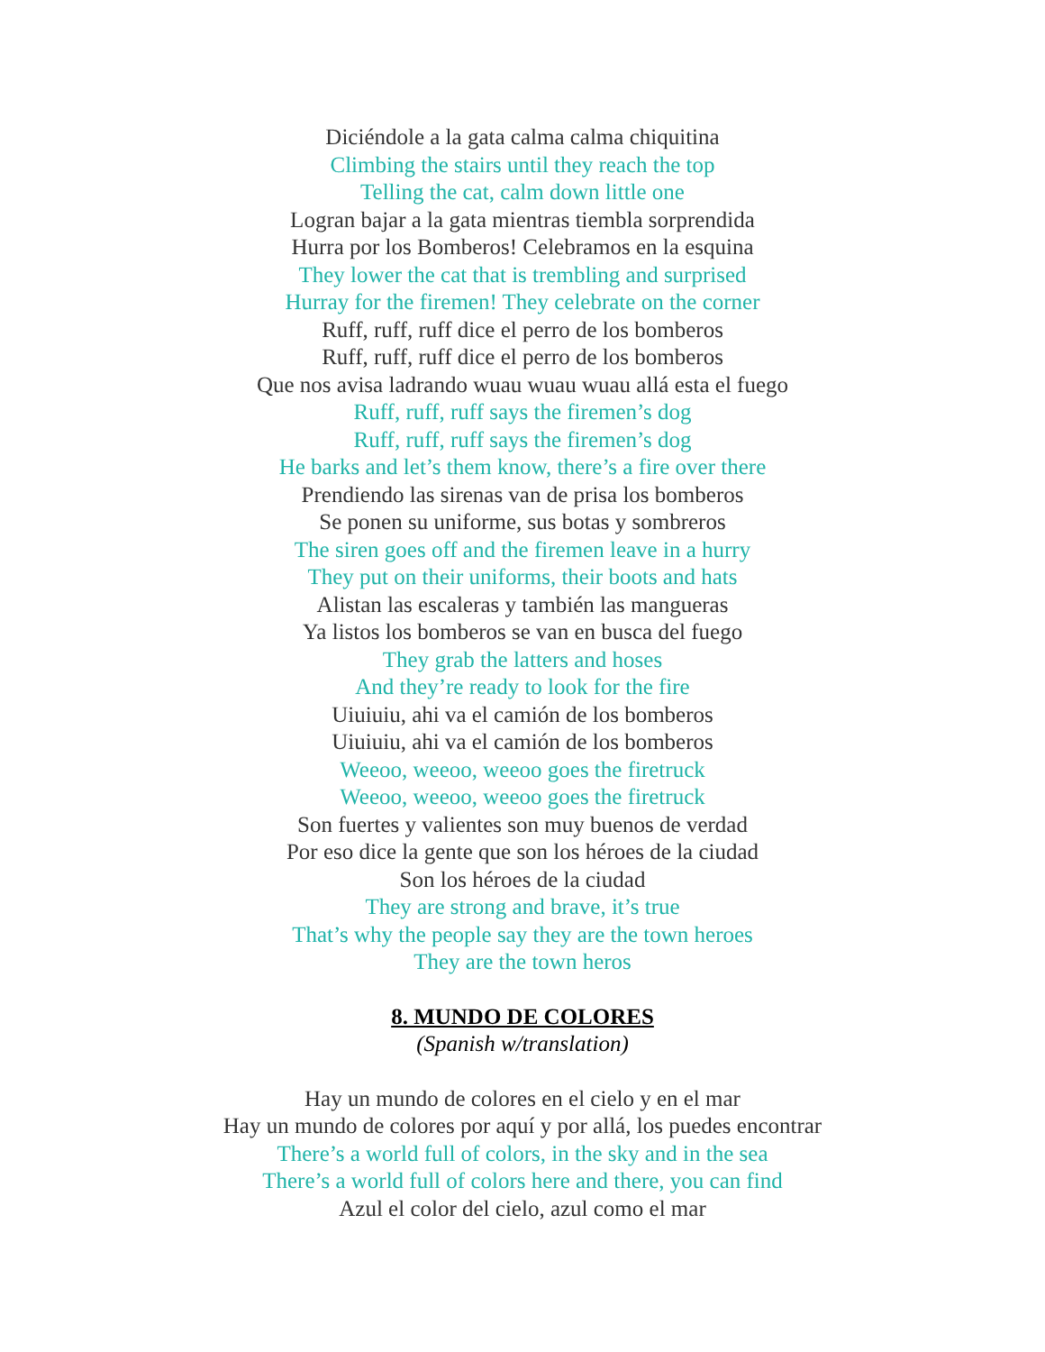Diciéndole a la gata calma calma chiquitina
Climbing the stairs until they reach the top
Telling the cat, calm down little one
Logran bajar a la gata mientras tiembla sorprendida
Hurra por los Bomberos! Celebramos en la esquina
They lower the cat that is trembling and surprised
Hurray for the firemen! They celebrate on the corner
Ruff, ruff, ruff dice el perro de los bomberos
Ruff, ruff, ruff dice el perro de los bomberos
Que nos avisa ladrando wuau wuau wuau allá esta el fuego
Ruff, ruff, ruff says the firemen’s dog
Ruff, ruff, ruff says the firemen’s dog
He barks and let’s them know, there’s a fire over there
Prendiendo las sirenas van de prisa los bomberos
Se ponen su uniforme, sus botas y sombreros
The siren goes off and the firemen leave in a hurry
They put on their uniforms, their boots and hats
Alistan las escaleras y también las mangueras
Ya listos los bomberos se van en busca del fuego
They grab the latters and hoses
And they’re ready to look for the fire
Uiuiuiu, ahi va el camión de los bomberos
Uiuiuiu, ahi va el camión de los bomberos
Weeoo, weeoo, weeoo goes the firetruck
Weeoo, weeoo, weeoo goes the firetruck
Son fuertes y valientes son muy buenos de verdad
Por eso dice la gente que son los héroes de la ciudad
Son los héroes de la ciudad
They are strong and brave, it’s true
That’s why the people say they are the town heroes
They are the town heros
8. MUNDO DE COLORES
(Spanish w/translation)
Hay un mundo de colores en el cielo y en el mar
Hay un mundo de colores por aquí y por allá, los puedes encontrar
There’s a world full of colors, in the sky and in the sea
There’s a world full of colors here and there, you can find
Azul el color del cielo, azul como el mar